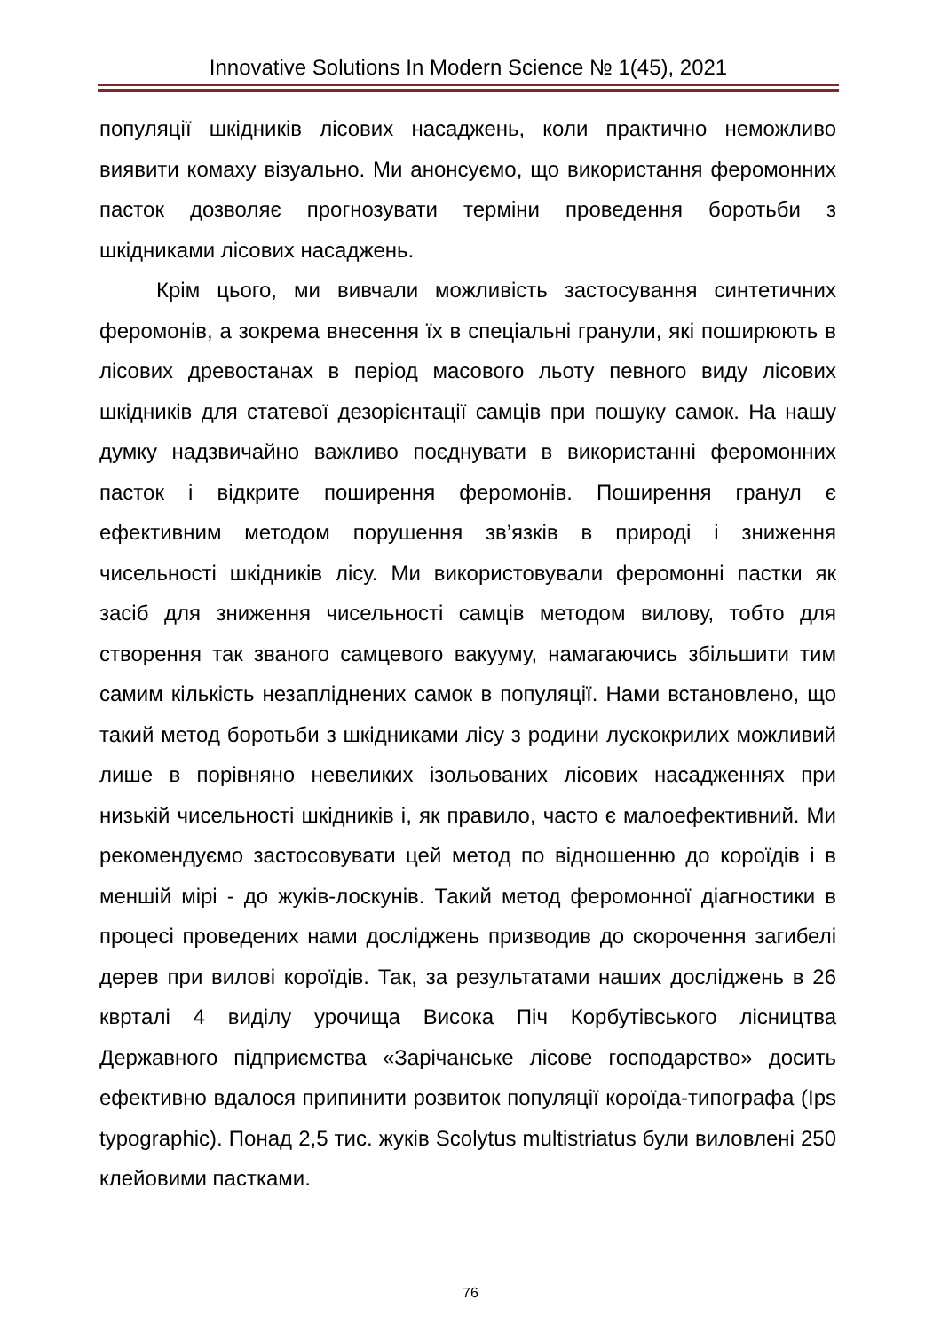Innovative Solutions In Modern Science № 1(45), 2021
популяції шкідників лісових насаджень, коли практично неможливо виявити комаху візуально. Ми анонсуємо, що використання феромонних пасток дозволяє прогнозувати терміни проведення боротьби з шкідниками лісових насаджень.
Крім цього, ми вивчали можливість застосування синтетичних феромонів, а зокрема внесення їх в спеціальні гранули, які поширюють в лісових древостанах в період масового льоту певного виду лісових шкідників для статевої дезорієнтації самців при пошуку самок. На нашу думку надзвичайно важливо поєднувати в використанні феромонних пасток і відкрите поширення феромонів. Поширення гранул є ефективним методом порушення зв’язків в природі і зниження чисельності шкідників лісу. Ми використовували феромонні пастки як засіб для зниження чисельності самців методом вилову, тобто для створення так званого самцевого вакууму, намагаючись збільшити тим самим кількість незапліднених самок в популяції. Нами встановлено, що такий метод боротьби з шкідниками лісу з родини лускокрилих можливий лише в порівняно невеликих ізольованих лісових насадженнях при низькій чисельності шкідників і, як правило, часто є малоефективний. Ми рекомендуємо застосовувати цей метод по відношенню до короїдів і в меншій мірі - до жуків-лоскунів. Такий метод феромонної діагностики в процесі проведених нами досліджень призводив до скорочення загибелі дерев при вилові короїдів. Так, за результатами наших досліджень в 26 квртaлі 4 виділу урочища Висока Піч Корбутівського лісництва Державного підприємства «Зарічанське лісове господарство» досить ефективно вдалося припинити розвиток популяції короїда-типографа (Ips typographic). Понад 2,5 тис. жуків Scolytus multistriatus були виловлені 250 клейовими пастками.
76